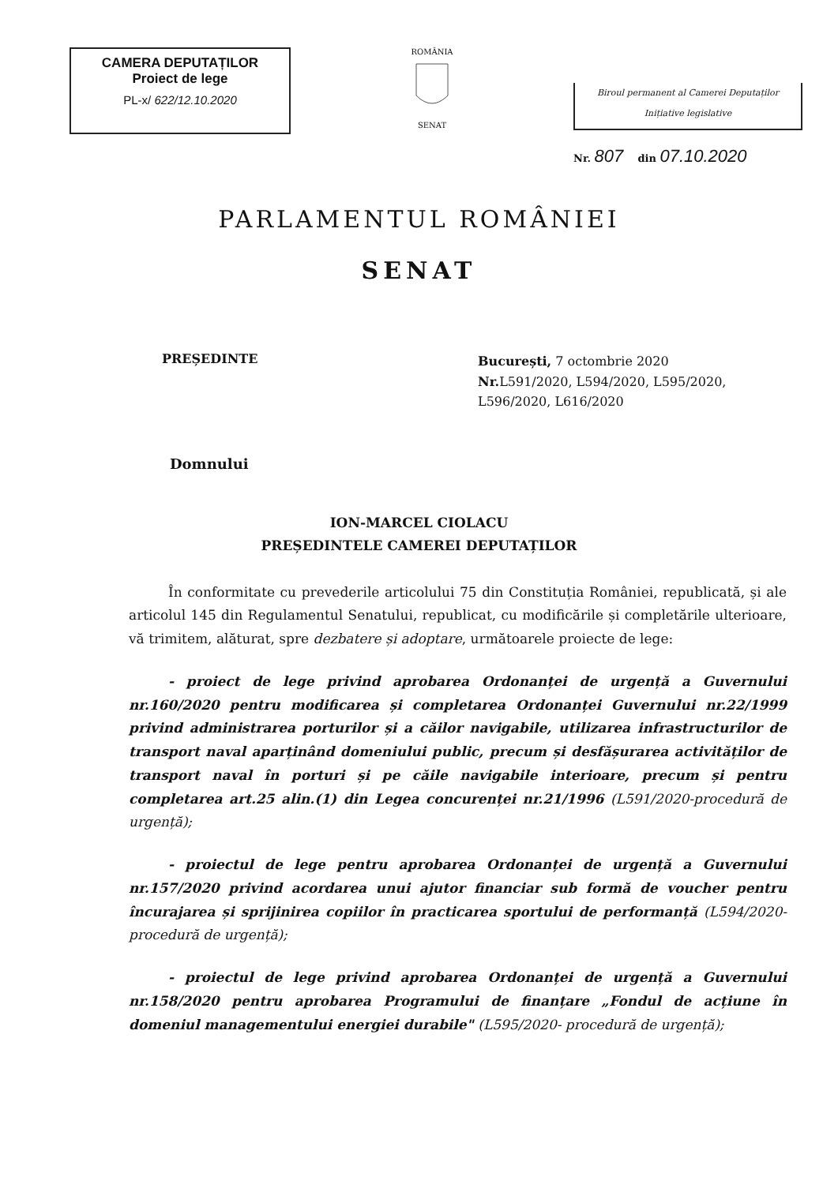CAMERA DEPUTAȚILOR
Proiect de lege
PL-x/ 622/12.10.2020
ROMÂNIA
SENAT
Biroul permanent al Camerei Deputaților
Inițiative legislative
Nr. 807 din 07.10.2020
PARLAMENTUL ROMÂNIEI
SENAT
PREȘEDINTE
București, 7 octombrie 2020
Nr. L591/2020, L594/2020, L595/2020, L596/2020, L616/2020
Domnului
ION-MARCEL CIOLACU
PREȘEDINTELE CAMEREI DEPUTAȚILOR
În conformitate cu prevederile articolului 75 din Constituția României, republicată, și ale articolul 145 din Regulamentul Senatului, republicat, cu modificările și completările ulterioare, vă trimitem, alăturat, spre dezbatere și adoptare, următoarele proiecte de lege:
- proiect de lege privind aprobarea Ordonanței de urgență a Guvernului nr.160/2020 pentru modificarea și completarea Ordonanței Guvernului nr.22/1999 privind administrarea porturilor și a căilor navigabile, utilizarea infrastructurilor de transport naval aparținând domeniului public, precum și desfășurarea activităților de transport naval în porturi și pe căile navigabile interioare, precum și pentru completarea art.25 alin.(1) din Legea concurenței nr.21/1996 (L591/2020-procedură de urgență);
- proiectul de lege pentru aprobarea Ordonanței de urgență a Guvernului nr.157/2020 privind acordarea unui ajutor financiar sub formă de voucher pentru încurajarea și sprijinirea copiilor în practicarea sportului de performanță (L594/2020-procedură de urgență);
- proiectul de lege privind aprobarea Ordonanței de urgență a Guvernului nr.158/2020 pentru aprobarea Programului de finanțare „Fondul de acțiune în domeniul managementului energiei durabile" (L595/2020- procedură de urgență);